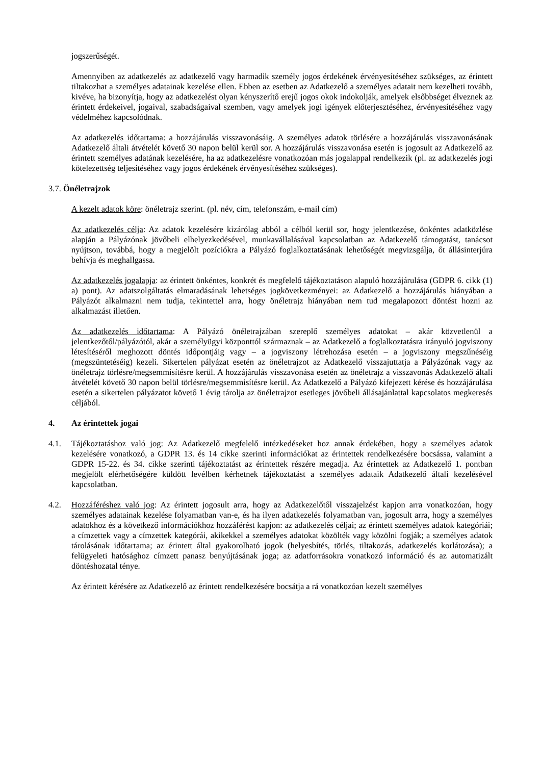jogszerűségét.
Amennyiben az adatkezelés az adatkezelő vagy harmadik személy jogos érdekének érvényesítéséhez szükséges, az érintett tiltakozhat a személyes adatainak kezelése ellen. Ebben az esetben az Adatkezelő a személyes adatait nem kezelheti tovább, kivéve, ha bizonyítja, hogy az adatkezelést olyan kényszerítő erejű jogos okok indokolják, amelyek elsőbbséget élveznek az érintett érdekeivel, jogaival, szabadságaival szemben, vagy amelyek jogi igények előterjesztéséhez, érvényesítéséhez vagy védelméhez kapcsolódnak.
Az adatkezelés időtartama: a hozzájárulás visszavonásáig. A személyes adatok törlésére a hozzájárulás visszavonásának Adatkezelő általi átvételét követő 30 napon belül kerül sor. A hozzájárulás visszavonása esetén is jogosult az Adatkezelő az érintett személyes adatának kezelésére, ha az adatkezelésre vonatkozóan más jogalappal rendelkezik (pl. az adatkezelés jogi kötelezettség teljesítéséhez vagy jogos érdekének érvényesítéséhez szükséges).
3.7. Önéletrajzok
A kezelt adatok köre: önéletrajz szerint. (pl. név, cím, telefonszám, e-mail cím)
Az adatkezelés célja: Az adatok kezelésére kizárólag abból a célból kerül sor, hogy jelentkezése, önkéntes adatközlése alapján a Pályázónak jövőbeli elhelyezkedésével, munkavállalásával kapcsolatban az Adatkezelő támogatást, tanácsot nyújtson, továbbá, hogy a megjelölt pozíciókra a Pályázó foglalkoztatásának lehetőségét megvizsgálja, őt állásinterjúra behívja és meghallgassa.
Az adatkezelés jogalapja: az érintett önkéntes, konkrét és megfelelő tájékoztatáson alapuló hozzájárulása (GDPR 6. cikk (1) a) pont). Az adatszolgáltatás elmaradásának lehetséges jogkövetkezményei: az Adatkezelő a hozzájárulás hiányában a Pályázót alkalmazni nem tudja, tekintettel arra, hogy önéletrajz hiányában nem tud megalapozott döntést hozni az alkalmazást illetően.
Az adatkezelés időtartama: A Pályázó önéletrajzában szereplő személyes adatokat – akár közvetlenül a jelentkezőtől/pályázótól, akár a személyügyi központtól származnak – az Adatkezelő a foglalkoztatásra irányuló jogviszony létesítéséről meghozott döntés időpontjáig vagy – a jogviszony létrehozása esetén – a jogviszony megszűnéséig (megszüntetéséig) kezeli. Sikertelen pályázat esetén az önéletrajzot az Adatkezelő visszajuttatja a Pályázónak vagy az önéletrajz törlésre/megsemmisítésre kerül. A hozzájárulás visszavonása esetén az önéletrajz a visszavonás Adatkezelő általi átvételét követő 30 napon belül törlésre/megsemmisítésre kerül. Az Adatkezelő a Pályázó kifejezett kérése és hozzájárulása esetén a sikertelen pályázatot követő 1 évig tárolja az önéletrajzot esetleges jövőbeli állásajánlattal kapcsolatos megkeresés céljából.
4. Az érintettek jogai
4.1. Tájékoztatáshoz való jog: Az Adatkezelő megfelelő intézkedéseket hoz annak érdekében, hogy a személyes adatok kezelésére vonatkozó, a GDPR 13. és 14 cikke szerinti információkat az érintettek rendelkezésére bocsássa, valamint a GDPR 15-22. és 34. cikke szerinti tájékoztatást az érintettek részére megadja. Az érintettek az Adatkezelő 1. pontban megjelölt elérhetőségére küldött levélben kérhetnek tájékoztatást a személyes adataik Adatkezelő általi kezelésével kapcsolatban.
4.2. Hozzáféréshez való jog: Az érintett jogosult arra, hogy az Adatkezelőtől visszajelzést kapjon arra vonatkozóan, hogy személyes adatainak kezelése folyamatban van-e, és ha ilyen adatkezelés folyamatban van, jogosult arra, hogy a személyes adatokhoz és a következő információkhoz hozzáférést kapjon: az adatkezelés céljai; az érintett személyes adatok kategóriái; a címzettek vagy a címzettek kategórái, akikekkel a személyes adatokat közölték vagy közölni fogják; a személyes adatok tárolásának időtartama; az érintett által gyakorolható jogok (helyesbítés, törlés, tiltakozás, adatkezelés korlátozása); a felügyeleti hatósághoz címzett panasz benyújtásának joga; az adatforrásokra vonatkozó információ és az automatizált döntéshozatal ténye.
Az érintett kérésére az Adatkezelő az érintett rendelkezésére bocsátja a rá vonatkozóan kezelt személyes